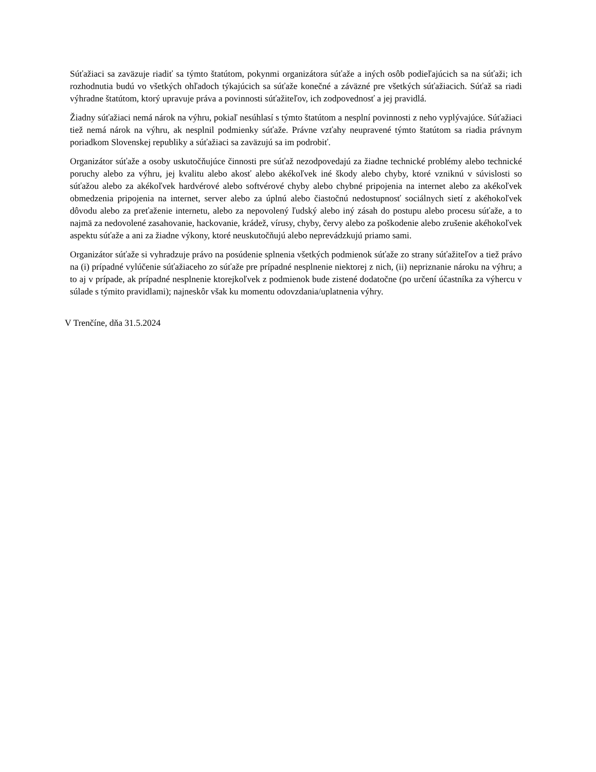Súťažiaci sa zaväzuje riadiť sa týmto štatútom, pokynmi organizátora súťaže a iných osôb podieľajúcich sa na súťaži; ich rozhodnutia budú vo všetkých ohľadoch týkajúcich sa súťaže konečné a záväzné pre všetkých súťažiacich. Súťaž sa riadi výhradne štatútom, ktorý upravuje práva a povinnosti súťažiteľov, ich zodpovednosť a jej pravidlá.
Žiadny súťažiaci nemá nárok na výhru, pokiaľ nesúhlasí s týmto štatútom a nesplní povinnosti z neho vyplývajúce. Súťažiaci tiež nemá nárok na výhru, ak nesplnil podmienky súťaže. Právne vzťahy neupravené týmto štatútom sa riadia právnym poriadkom Slovenskej republiky a súťažiaci sa zaväzujú sa im podrobiť.
Organizátor súťaže a osoby uskutočňujúce činnosti pre súťaž nezodpovedajú za žiadne technické problémy alebo technické poruchy alebo za výhru, jej kvalitu alebo akosť alebo akékoľvek iné škody alebo chyby, ktoré vzniknú v súvislosti so súťažou alebo za akékoľvek hardvérové alebo softvérové chyby alebo chybné pripojenia na internet alebo za akékoľvek obmedzenia pripojenia na internet, server alebo za úplnú alebo čiastočnú nedostupnosť sociálnych sietí z akéhokoľvek dôvodu alebo za preťaženie internetu, alebo za nepovolený ľudský alebo iný zásah do postupu alebo procesu súťaže, a to najmä za nedovolené zasahovanie, hackovanie, krádež, vírusy, chyby, červy alebo za poškodenie alebo zrušenie akéhokoľvek aspektu súťaže a ani za žiadne výkony, ktoré neuskutočňujú alebo neprevádzkujú priamo sami.
Organizátor súťaže si vyhradzuje právo na posúdenie splnenia všetkých podmienok súťaže zo strany súťažiteľov a tiež právo na (i) prípadné vylúčenie súťažiaceho zo súťaže pre prípadné nesplnenie niektorej z nich, (ii) nepriznanie nároku na výhru; a to aj v prípade, ak prípadné nesplnenie ktorejkoľvek z podmienok bude zistené dodatočne (po určení účastníka za výhercu v súlade s týmito pravidlami); najneskôr však ku momentu odovzdania/uplatnenia výhry.
V Trenčíne, dňa 31.5.2024